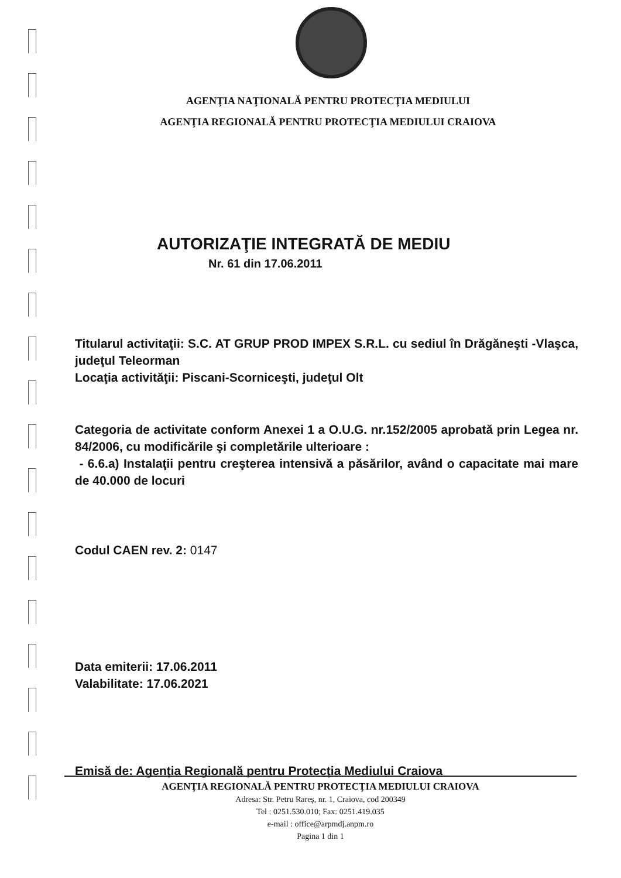AGENŢIA NAŢIONALĂ PENTRU PROTECŢIA MEDIULUI
AGENŢIA REGIONALĂ PENTRU PROTECŢIA MEDIULUI CRAIOVA
AUTORIZAŢIE INTEGRATĂ DE MEDIU
Nr. 61 din 17.06.2011
Titularul activitaţii: S.C. AT GRUP PROD IMPEX S.R.L. cu sediul în Drăgăneşti -Vlaşca, judeţul Teleorman
Locaţia activităţii: Piscani-Scorniceşti, judeţul Olt
Categoria de activitate conform Anexei 1 a O.U.G. nr.152/2005 aprobată prin Legea nr. 84/2006, cu modificările şi completările ulterioare :
- 6.6.a) Instalaţii pentru creşterea intensivă a păsărilor, având o capacitate mai mare de 40.000 de locuri
Codul CAEN rev. 2: 0147
Data emiterii: 17.06.2011
Valabilitate: 17.06.2021
Emisă de: Agenţia Regională pentru Protecţia Mediului Craiova
AGENŢIA REGIONALĂ PENTRU PROTECŢIA MEDIULUI CRAIOVA
Adresa: Str. Petru Rareş, nr. 1, Craiova, cod 200349
Tel : 0251.530.010; Fax: 0251.419.035
e-mail : office@arpmdj.anpm.ro
Pagina 1 din 1